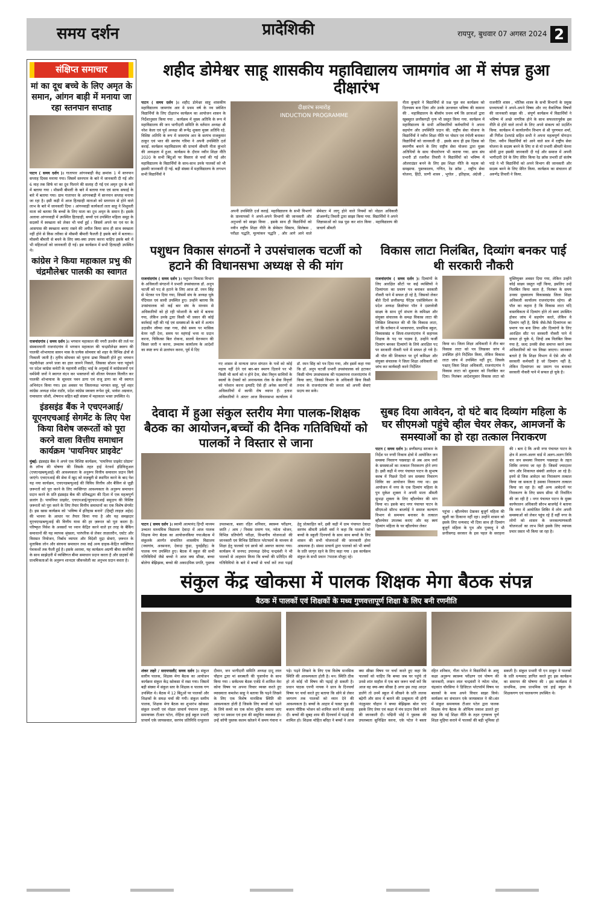समय दर्शन
प्रादेशिकी
रायपुर, बुधवार 07 अगस्त 2024 2
संक्षिप्त समाचार
मां का दूध बच्चे के लिए अमृत के समान, आंगन बाड़ी में मनाया जा रहा स्तनपान सप्ताह
पाटन ( समय दर्शन )। गातापार आंगनबाड़ी केंद्र क्रमांक 1 में स्तनपान सप्ताह दिवस मनाया गया। जिसमें स्तनपान के बारे में जानकारी दी गई और 6 माह तक सिर्फ मां का दुध पिलाने की सलाह दी गई एवं अमृत दूध के बारे में बताया गया । मौसमी बीमारी के बारे में बताया गया एवं साफ सफाई के बारे में बताया गया। ग्राम गातापार के आंगनबाड़ी में स्तनपान सप्ताह मनाया जा रहा है। इसी कड़ी में आज हितग्राही माताओ को स्तनपान से होने वाले लाभ के बारे में जानकारी दिया । आंगनवाड़ी कार्यकर्ता लता साहू ने शिशुवती माता को बताया कि बच्चों के लिए माता का दूध अमृत के समान है। इसके अलावा आंगनवाड़ी में उपस्थित हितग्राही, बच्चों एवं उपस्थित महिला समूह के सदस्यों में स्वच्छता को लेकर भी चर्चा हुई । जिसमें अपने घर एवं घर के आसपास की स्वच्छता बनाए रखने की अपील किया साथ ही साथ स्वच्छता नहीं होने से किस तरीका से मौसमी बीमारी फैलती है इसके बारे में बताया।। मौसमी बीमारी से बचने के लिए क्या-क्या उपाय करना चाहिए इसके बारे में भी महिलाओं को जानकारी दी गई। इस कार्यक्रम में सभी हितग्राही उपस्थित थे।
कांग्रेस ने किया महाकाल प्रभु की चंद्रमौलेश्वर पालकी का स्वागत
राजनांदगांव ( समय दर्शन )। भगवान महाकाल की नगरी उज्जैन की तर्ज पर संस्कारधानी राजनांदगांव में भगवान महाकाल की चन्द्रमौलेश्वर स्वरुप की पालकी शोभायात्रा सावन मास के प्रत्येक सोमवार को शहर के विभिन्न क्षेत्रों से निकाली जाती है। तृतीय सोमवार को पुराना ढाबा चिखली होते हुए भगवान चंद्रमौलेश्वर अपने प्रजा का हाल जानने निकले, जिसका स्टेशन पारा पहुंचने पर प्रदेश कांग्रेस कमेटी के महामंत्री शाहिद भाई के अगुवाई में कांग्रेसजनों एवं धर्मप्रेमी जनों ने स्वागत वंदन कर भक्तजनों को शीतल पेयजल वितरीत कर पालकी शोभायात्रा के सूत्रधार पवन डागा एवं राजू डागा का भी स्वागत अभिनंदन किया गया। इस अवसर पर जिलाध्यक्ष भागवत साहू, पूर्व शहर कांग्रेस अध्यक्ष रमेश राठौर, प्रदेश कांग्रेस प्रवक्ता रूपेश दुबे, भावेश अग्रवाल, रामावतार जोशी, शेषनाथ सहित बड़ी संख्या में महाकाल भक्त उपस्थित थे।
इंडसइंड बैंक ने एचएनआई/ यूएनएचआई सेगमेंट के लिए पेश किया विशेष जरूरतों को पूरा करने वाला वित्तीय समाधान कार्यक्रम 'पायनियर प्राइवेट'
मुंबई: इंडसइंड बैंक ने अपने एक विशिष्ट कार्यक्रम, 'पायनियर प्राइवेट प्रोग्राम' के लॉन्च की घोषणा की जिसके तहत हाई नेटवर्थ इंडिविजुअल (एचएनडब्ल्यूआई) की आवश्यकता के अनुरूप वित्तीय समाधान प्रदान किये जाएंगे। एचएनआई की सेवा में खुद को मज़बूती से स्थापित करने के बाद पेश यह नया कार्यक्रम, एचएनडब्ल्यूआई की विविध वित्तीय और बैंकिंग से जुड़ी ज़रूरतों को पूरा करने के लिए व्यक्तिगत आवश्यकता के अनुरूप समाधान प्रदान करने के प्रति इंडसइंड बैंक की प्रतिबद्धता की दिशा में एक महत्वपूर्ण छलांग है। पायनियर प्राइवेट, एचएनआई/यूएचएनआई समुदाय की विशिष्ट ज़रूरतों को पूरा करने के लिए तैयार वित्तीय समाधानों का एक विशेष सेगमेंट है। इस खास कार्यक्रम को 'भविष्य में इतिहास बनाने' (हिस्ट्री लाइज़ अहेड) की भावना के आधार पर तैयार किया गया है और यह समझदार यूएचएनडब्ल्यूआई की वित्तीय यात्रा की हर ज़रूरत को पूरा करता है। परिष्कृत निवेश के अवसरों पर ध्यान केंद्रित करने वाले हर तरह के बैंकिंग समाधानों की यह व्यापक श्रृंखला, पारंपरिक से लेकर ताज़ातरीन, एस्टेट और विरासत नियोजन, निर्बाध व्यापार और विदेशी मुद्रा सेवाएं, ज़रूरत के मुताबिक लोन और संरचना समाधान तथा कई अन्य ग्राहक-केंद्रित व्यक्तिगत पेशकशों तक फैली हुई है। इसके अलावा, यह कार्यक्रम अग्रणी बीमा कंपनियों के साथ साझेदारी में व्यक्तिगत बीमा समाधान प्रदान करता है और ग्राहकों की प्राथमिकताओं के अनुरूप शानदार जीवनशैली का अनुभव प्रदान करता है।
शहीद डोमेश्वर साहू शासकीय महाविद्यालय जामगांव आ में संपन्न हुआ दीक्षारंभ
पाटन ( समय दर्शन )। शहीद डोमेश्वर साहू शासकीय महाविद्यालय जामगांव आर मे प्रथम वर्ष के नव प्रवेशित विद्यार्थियों के लिए दीक्षारंभ कार्यक्रम का आयोजन शासन के निर्देशानुसार किया गया . कार्यक्रम में मुख्य अतिथि के रूप में महाविद्यालय की जन भागीदारी समिति के वर्तमान अध्यक्ष श्री नरेश केला एवं पूर्व अध्यक्ष श्री रूपेंद्र शुक्ला मुख्य अतिथि रहे. विशिष्ट अतिथि के रूप में जामगांव आर के सरपंच राजकुमार ठाकुर एवं भरर की सरपंच गरिमा ने अपनी उपस्थिति दर्ज कराई. कार्यक्रम महाविद्यालय की प्राचार्य श्रीमती नीता कुंभारे की अध्यक्षता में हुआ. कार्यक्रम के दौरान नवीन शिक्षा नीति 2020 के सभी बिंदुओं पर विस्तार से चर्चा की गई और महाविद्यालय के विद्यार्थियों के साथ-साथ उनके पालकों को भी इसकी जानकारी दी गई. बड़ी संख्या में महाविद्यालय के लगभग सभी विद्यार्थियों ने
दीक्षारंभ समारोह
INDUCTION PROGRAMME
अपनी उपस्थिति दर्ज कराई. महाविद्यालय के सभी विभागों के प्राध्यापकों ने अपने-अपने विभागों की जानकारी और अनुभवों को साझा किया . इसके साथ ही विद्यार्थियों को नवीन राष्ट्रीय शिक्षा नीति के सेमेस्टर सिस्टम, सिलेबस , परीक्षा पद्धति, मूल्यांकन पद्धति , और आगे आने वाले सेमेस्टर में लागू होने वाले नियमों को नोडल अधिकारी डॉअरुणेंद्र तिवारी द्वारा साझा किया गया. विद्यार्थियों ने अपने जिज्ञासाओं को प्रश्न पूछ कर शांत किया . महाविद्यालय की प्राचार्य श्रीमती
नीता कुम्हारे ने विद्यार्थियों से प्रश्न पूछ कर कार्यक्रम को दिलचस्प बना दिया और उनके उज्जवल भविष्य की कामना की . महाविद्यालय के बीकॉम प्रथम वर्ष कि छात्राओं द्वारा खूबसूरत छत्तीसगढ़ी नृत्य भी प्रस्तुत किया गया. कार्यक्रम में महाविद्यालय के सभी अधिकारियों कर्मचारियों ने अपना सहयोग और उपस्थिति प्रदान की. राष्ट्रीय सेवा योजना के विद्यार्थियों ने नवीन शिक्षा नीति पर पोस्टर एवं रंगोली बनाकर विद्यार्थियों को जानकारी दी . इसके साथ ही इस दिवस को स्मरणीय बनाने के लिए राष्ट्रीय सेवा योजना द्वारा मुख्य अतिथियों के साथ पौधारोपण भी कराया गया. छात्र संघ प्रभारी डॉ रजनीश तिवारी ने विद्यार्थियों को भविष्य में ऑलराउंडर बनने के लिए इस शिक्षा नीति के महत्व को समझाया. पुस्तकालय, गणित, रेड क्रॉस , राष्ट्रीय सेवा योजना, हिंदी, प्राणी शास्त्र , भूगोल , इतिहास, अंग्रेजी , राजनीति शास्त्र , भौतिक शास्त्र के सभी विभागों के प्रमुख प्राध्यापकों ने अपने-अपने विषय और नए वैकल्पिक विषयों की जानकारी साझा की . संपूर्ण कार्यक्रम में विद्यार्थियों ने भविष्य में अच्छे नागरिक होने के साथ सफलतापूर्वक इस नीति से होने वाले लाभों के लिए अपने संकल्प को प्रदर्शित किया. कार्यक्रम में कार्यालयीन विभाग से श्री पूरणमल शर्मा, श्री गिरीश देशपांडे सहित सभी ने अपना महत्वपूर्ण योगदान दिया. नवीन विद्यार्थियों को आने वाले सत्र में राष्ट्रीय सेवा योजना के सदस्य बनने के लिए रा से यो प्रभारी श्रीमती चेतना सोनी द्वारा इसकी जानकारी दी गई और समाज में अपनी भागीदारी देने के लिए प्रेरित किया रेड क्रॉस प्रभारी डॉ संतोष पांडे ने भी विद्यार्थियों को अपने विभाग की जानकारी और सदस्य बनने के लिए प्रेरित किया. कार्यक्रम का संचालन डॉ अरुणेंद्र तिवारी ने किया.
पशुधन विकास संगठनों ने उपसंचालक चटर्जी को हटाने की विधानसभा अध्यक्ष से की मांग
राजनांदगांव ( समय दर्शन )। पशुधन विकास विभाग के अधिकारी संगठनों ने प्रभारी उपसंचालक डॉ. अनूप चटर्जी को पद से हटाने के लिए आज डॉ. रमन सिंह से भेंटकर पत्र दिया गया, जिसमें संघ के अध्यक्ष यूके पँदियाल एवं साथी उपस्थित हुए। उन्होंने बताया कि उपसंचालक को कई बार संघ के माध्यम से अधिकारियों को हो रही परेशानी के बारे में बताया गया, लेकिन उनके द्वारा किसी भी प्रकार की कोई कार्रवाई नहीं की गई एवं समस्याओं के बारे में अत्यंत उदासीन रवैय्या रखा गया, जैसे समय पर मासिक वेतन नहीं देना, समय पर महंगाई भत्ता ना प्रदान करना, चिकित्सा बिल रोकना, सातवें वेतनमान की किस्त जारी न करना, उच्चतम कार्यालय के आदेशों का स्पष्ट रूप से उल्लंघन करना, पूर्व में दिए
गए शासन से मान्यता प्राप्त संगठन के पत्रों को कोई महत्व नहीं देने एवं बार-बार स्मरण दिलाने पर भी किसी भी कार्य को न होने देना, सेवा निवृत्त साथियों के स्वत्वों के देयकों को अनावश्यक रोक के सेवा निवृत्तों को परेशान करना इत्यादि ऐसे ही अनेक कारणों से अधिकारियों में काफी रोष व्याप्त हैं। हताश अधिकारियों ने अंततः आज विधानसभा कार्यालय में डॉ. रमन सिंह को पत्र दिया गया, और इसमें कहा गया कि डॉ. अनूप चटर्जी प्रभारी उपसंचालक को हटाकर किसी योग्य उपसंचालक की पदस्थापना राजनांदगांव में किया जाए, जिससे विभाग के अधिकारी बिना किसी तनाव के राजनांदगांव की जनता को अपनी सेवाएं प्रदाय कर सकें।
विकास लाटा निलंबित, दिव्यांग बनकर पाई थी सरकारी नौकरी
राजनांदगांव ( समय दर्शन )। दिव्यांगों के लिए आरक्षित सीटों पर कई व्यक्तियों ने दिव्यांगता का प्रमाण पत्र बनाकर सरकारी नौकरी पाने में सफल हो रहे है, जिसको लेकर बीते दिनों छत्तीसगढ़ पैरेंट्स एसोसियेशन के प्रदेश अध्यक्ष क्रिष्टोफर पॉल ने दस्तावेजी साक्ष्य के साथ दुर्ग संभाग के कमिश्नर और संयुक्त संचालक के समक्ष विकास लाटा की लिखित शिकायत की थी कि विकास लाटा, जो कि वर्तमान में भरकापारा, प्राथमिक स्कूल, विकासखंड व जिला-राजनांदगांव में सहायक शिक्षक के पद पर पदस्थ है, उन्होंने फर्जी दिव्यांग बनकर दिव्यांगों के लिये आरक्षित पद पर सरकारी नौकरी पाने में सफल हो गये है। श्री पॉल की शिकायत पर दुर्ग कमिश्नर और संयुक्त संचालक ने जिला शिक्षा अधिकारी को जांच कर कार्यवाही करने निर्देशित
किया था। जिला शिक्षा अधिकारी ने तीन बार विकास लाटा को पत्र लिखकर जांच में उपस्थित होने निर्देशित किया, लेकिन विकास लाटा जांच में उपस्थित नहीं हुए, जिसके पश्चात् जिला शिक्षा अधिकारी, राजनांदगांव ने विकास लाटा को शुक्रवार को निलंबित कर दिया। निलंबन आदेशानुसार विकास लाटा को युक्तियुक्त अवसर दिया गया, लेकिन उन्होंने कोई साक्ष्य प्रस्तुत नहीं किया, इसलिए उन्हें निलंबित किया जाता है, निलंबन के समय उनका मुख्यालय विकासखंड जिला शिक्षा अधिकारी कार्यालय राजनांदगांव रहेगा। श्री पॉल का कहना है कि विकास लाटा यदि वास्तविकता में दिव्यांग होते तो स्वयं उपस्थित होकर जांच में सहयोग करते, लेकिन वे दिव्यांग नहीं है, सिर्फ जैसे-तैसे दिव्यांगता का प्रमाण पत्र बना लिया और दिव्यांगों के लिए आरक्षित सीट पर सरकारी नौकरी पाने में सफल हो चुके थे, जिन्हें अब निलंबित किया गया है, जल्द उनकी सेवा समाप्त करने उच्च अधिकारियों को पत्र लिखा जाएगा। जानकार बताते है कि शिक्षा विभाग में ऐसे और भी सरकारी कर्मचारी है जो दिव्यांग नहीं है, लेकिन दिव्यांगता का प्रमाण पत्र बनाकर सरकारी नौकरी पाने में सफल हो चुके है।
देवादा में हुआ संकुल स्तरीय मेगा पालक-शिक्षक बैठक का आयोजन,बच्चों की दैनिक गतिविधियों को पालकों ने विस्तार से जाना
पाटन ( समय दर्शन )। स्वामी आत्मानंद हिन्दी माध्यम उच्चतर माध्यमिक विद्यालय देवादा में आज पालक शिक्षक मेगा बैठक का आयोजनकिया गया।बैठक में संकुलके अंतर्गत संचालित शासकीय विद्यालय (नवागांव, अरसनारा, देवादा फुंडा, पुनईडीह) के पालक गण उपस्थित हुए। बैठक में स्कूल की सभी गतिविधियों जैसे बच्चो ने आज क्या सीखा, बच्चा बोलेगा बेझिझक, बच्चो की अकादमिक प्रगति, पुस्तक उपलब्धता, बस्ता रहित शनिवार, स्वास्थ्य परीक्षण, जाति / आय / निवास प्रमाण पत्र, न्योता भोजन, विभिन्न प्रतियोगी परीक्षा, विभागीय योजनाओ की जानकारी एवं विभिन्न डिजिटल प्लेटफार्म के माध्यम से शिक्षा हेतु पालको एवं छात्रो को अवगत कराया गया। कार्यक्रम में जनपद उपाध्यक्ष देवेन्द्र चन्द्रवंशी ने भी पालकों से आहवान किया कि बच्चों की प्रतिदिन की गतिविधियो के बारे में बच्चों से चर्चा करें तथा पढ़ाई हेतु प्रोत्साहित करें, इसी कड़ी में ग्राम पंचायत देवादा सरपंच श्रीमती उर्वशी वर्मा ने कहा कि पालकों को बच्चों के स्कूली दिनचर्या के साथ साथ बच्चों के लिए शासन की सभी योजनाओं की जानकारी होना आवश्यक है। संस्था प्राचार्य द्वारा पालको को भी बच्चों के प्रति जागृत रहने के लिए कहा गया । इस कार्यक्रम संकुल के सभी प्रधान ?पाठक मौजूद रहे।
सुबह दिया आवेदन, दो घंटे बाद दिव्यांग महिला के घर सीएमओ पहुंचे व्हील चेयर लेकर, आमजनों के समस्याओं का हो रहा तत्काल निराकरण
पाटन ( समय दर्शन )। छत्तीसगढ़ सरकार के निर्देश पर नगरी निकाय क्षेत्रों में आयोजित जन समस्या निवारण पखवाड़ा से अब आम जनों के समस्याओं का तत्काल निराकरण होने लगा है। इसी कड़ी में नगर पंचायत पाटन के सुभाष क्लब में पिछले दिनों जन समस्या निवारण शिविर का आयोजन किया गया था। इस आयोजन में नगर के एक दिव्यांग महिला के पुत्र मुकेश शुक्ला ने अपनी माता श्रीमती सुभद्रा शुक्ला के लिए व्हीलचेयर की मांग किया था। इसके बाद नगर पंचायत पाटन के सीएमओ सौरभ बाजपेई ने समाज कल्याण विभाग से समन्वय बनाकर के तत्काल व्हीलचेयर उपलब्ध कराए और वह स्वयं दिव्यांग महिला के घर व्हीलचेयर लेकर
पहुंचा । व्हीलचेयर देखकर बुजुर्ग महिला की खुशी का ठिकाना नहीं रहा। उन्होंने शासन को इसके लिए धन्यवाद भी दिया साथ ही दिव्यांग बुजुर्ग महिला के पुत्र और पुत्रवधु ने भी छत्तीसगढ़ सरकार के इस पहल के सराहना की । बता दे कि अभी नगर पंचायत पाटन के क्षेत्र में अलग-अलग वार्ड में अलग-अलग तिथि वार जन समस्या निवारण पखवाड़ा के तहत शिविर लगाया जा रहा हैं। जिसमें ज्यादातर मांग और शिकायत संबंधी आवेदन आ रहे हैं। इनमें से जिस आवेदन का निराकरण तत्काल किया जा सकता है उसका निराकरण तत्काल किया जा रहा है। वहीं अन्य आवेदनों पर निराकरण के लिए समय सीमा भी निर्धारित की जा रही है । नगर पंचायत पाटन के मुख्य कार्यपालन अधिकारी सौरभ बाजपेई ने बताया कि नगर में आयोजित शिविर में लोग अपनी समस्याओं को लेकर पहुंच रहे हैं वहीं नगर के लोगों को शासन के जनकल्याणकारी योजनाओं का लाभ मिले इसके लिए व्यापक प्रचार प्रसार भी किया जा रहा है।
संकुल केंद्र खोकसा में पालक शिक्षक मेगा बैठक संपन्न
बैठक में पालकों एवं शिक्षकों के मध्य गुणवत्तापूर्ण शिक्षा के लिए बनी रणनीति
शंकर लहरे / सरायपाली( समय दर्शन )। संकुल स्तरीय पालक, शिक्षक मेगा बैठक का आयोजन कार्यक्रम संकुल केंद्र खोकसा में रखा गया। जिसमें बड़ी संख्या में संकुल स्तर के शिक्षक व पालक गण उपस्थित थे। बैठक में 12 बिंदुओं पर पालकों और शिक्षकों के समक्ष चर्चा की गयी। संकुल स्तरीय पालक, शिक्षक मेगा बैठक का शुभारंभ खोकसा संकुल प्रभारी एवं नोडल प्राचार्य पंचानन ठाकुर, समन्वयक टीआर पटेल, रोहिना हाई स्कूल प्रभारी प्राचार्य एके जायसवाल, सरपंच प्रतिनिधि रत्थूलाल दीवान, जन भागीदारी समिति अध्यक्ष दादू लाल चौहान द्वारा मां सरस्वती की पूजार्चना के साथ किया गया । सर्वप्रथम बैठक एजेंडे में शामिल मेरा कोना विषय पर अपना विचार व्यक्त करते हुए व्याख्याता कमलेश साहू ने बताया कि पढ़ने लिखने के लिए एक विशेष मानसिक स्थिति की आवश्यकता होती है जिसके लिए बच्चों को पढ़ने के लिये कमरे का एक कोना मुहिया कराया जाए जहां पर प्रकाश एवं हवा की समुचित व्यवस्था हो। उन्हें कॉपी पुस्तक कलम खोजने में समय गंवाना न पड़े। पढ़ने लिखने के लिए एक विशेष मानसिक स्थिति की आवश्यकता होती है। मन: स्थिति ठीक हो तो कोई भी विषय की पढ़ाई हो सकती है। प्रधान पाठक एनपी नायक ने छात्र के दिनचर्या विषय पर चर्चा करते हुए बताया कि सोने से लेकर जागरण तक पालकों को ध्यान देने की आवश्यकता है। बच्चों के आहार में फास्ट फूड की बजाय पौष्टिक भोजन को शामिल करने की सलाह दी। बच्चों की सुबह शाम की दिनचर्या में पढ़ाई भी शामिल हो। शिक्षक मोहित बरिहा ने बच्चों ने आज क्या सीखा विषय पर चर्चा करते हुए कहा कि पालकों को चाहिए कि बच्चा जब घर पहुंचे तो उनसे शांत माहौल में एक बार जरूर चर्चा करें कि आज वह क्या-क्या सीखा है अगर इस तरह आदत डालेंगे तो उनमें स्कूल में सीखने के प्रति ललक बढ़ेगी और साथ में बताने की उत्सुकता भी होगी नंदकुमार चौहान ने बच्चा बेझिझक बोल पाए इसके लिए प्रेयर एवं कक्षा में मंच प्रदान किये जाने की जानकारी दी। पद्मिनी भोई ने पुस्तक की उपलब्धता सुनिश्चित करना, एके पटेल ने बस्ता रहित शनिवार, गीता पटेल ने विद्यार्थियों के आयु कक्षा अनुरूप स्वास्थ्य परीक्षण एवं पोषण की जानकारी, लखन लाल चन्द्रवंशी ने न्योता भोज, चंद्रकांत चौरसिया ने डिजिटल प्लेटफॉर्म विषय पर बालकों के मध्य अपने विचार साझा किये। कार्यक्रम का संचालन एके जायसवाल ने की।अंत में संकुल समन्वयक टीआर पटेल द्वारा पालक शिक्षक मेगा बैठक के औचित्य प्रकाश डालते हुए कहा कि नई शिक्षा नीति के तहत गुणवत्ता पूर्ण शिक्षा मुहिया कराने में पालकों की बड़ी भूमिका हो सकती है। संकुल प्रभारी पी एन ठाकुर ने पालकों के प्रति धन्यवाद ज्ञापित करते हुए इस कार्यक्रम का समापन की घोषणा की । इस कार्यक्रम में प्राथमिक, उच्च प्राथमिक एवं हाई स्कूल के शिक्षकगण एवं पालकगण उपस्थित थे।